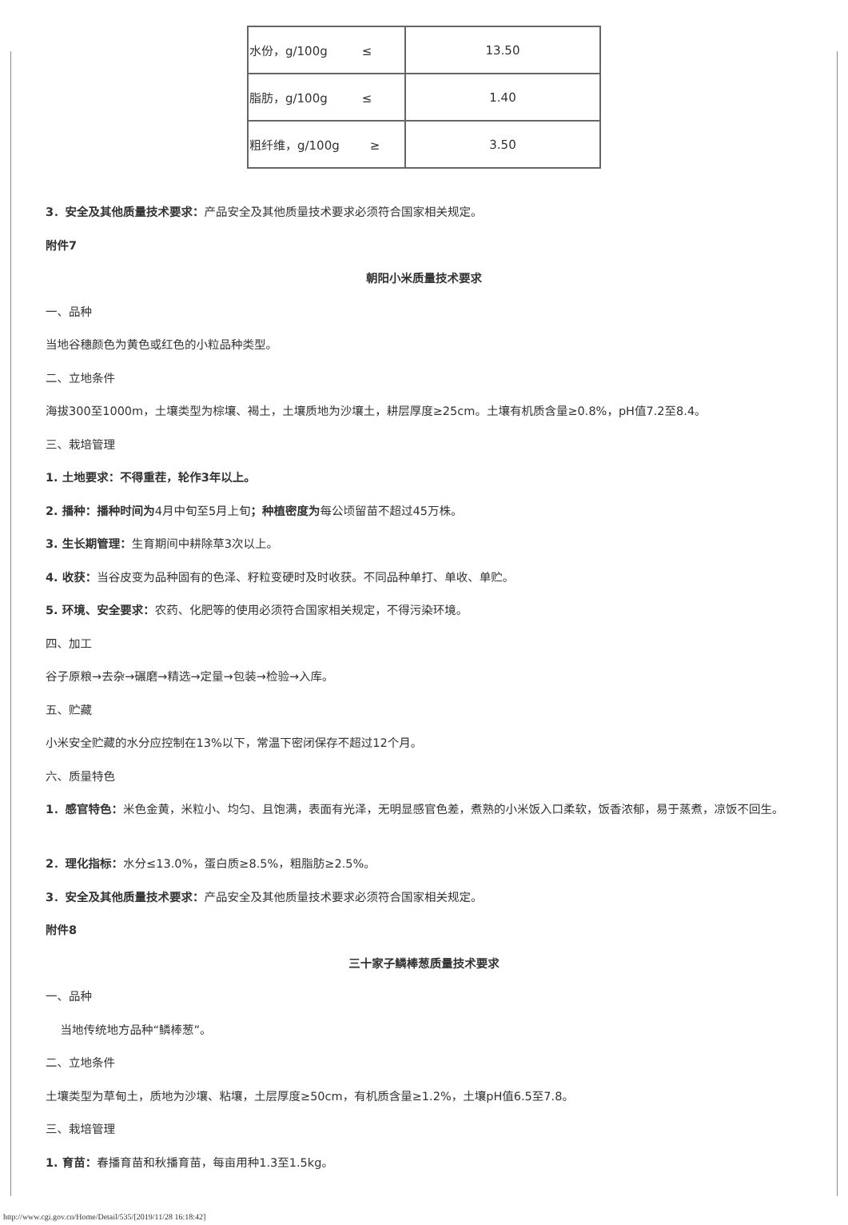| 水份，g/100g ≤ | 13.50 |
| 脂肪，g/100g ≤ | 1.40 |
| 粗纤维，g/100g ≥ | 3.50 |
3．安全及其他质量技术要求：产品安全及其他质量技术要求必须符合国家相关规定。
附件7
朝阳小米质量技术要求
一、品种
当地谷穗颜色为黄色或红色的小粒品种类型。
二、立地条件
海拔300至1000m，土壤类型为棕壤、褐土，土壤质地为沙壤土，耕层厚度≥25cm。土壤有机质含量≥0.8%，pH值7.2至8.4。
三、栽培管理
1. 土地要求：不得重茬，轮作3年以上。
2. 播种：播种时间为4月中旬至5月上旬；种植密度为每公顷留苗不超过45万株。
3. 生长期管理：生育期间中耕除草3次以上。
4. 收获：当谷皮变为品种固有的色泽、籽粒变硬时及时收获。不同品种单打、单收、单贮。
5. 环境、安全要求：农药、化肥等的使用必须符合国家相关规定，不得污染环境。
四、加工
谷子原粮→去杂→碾磨→精选→定量→包装→检验→入库。
五、贮藏
小米安全贮藏的水分应控制在13%以下，常温下密闭保存不超过12个月。
六、质量特色
1．感官特色：米色金黄，米粒小、均匀、且饱满，表面有光泽，无明显感官色差，煮熟的小米饭入口柔软，饭香浓郁，易于蒸煮，凉饭不回生。
2．理化指标：水分≤13.0%，蛋白质≥8.5%，粗脂肪≥2.5%。
3．安全及其他质量技术要求：产品安全及其他质量技术要求必须符合国家相关规定。
附件8
三十家子鳞棒葱质量技术要求
一、品种
当地传统地方品种“鳞棒葱”。
二、立地条件
土壤类型为草甸土，质地为沙壤、粘壤，土层厚度≥50cm，有机质含量≥1.2%，土壤pH值6.5至7.8。
三、栽培管理
1. 育苗：春播育苗和秋播育苗，每亩用种1.3至1.5kg。
http://www.cgi.gov.cn/Home/Detail/535/[2019/11/28 16:18:42]